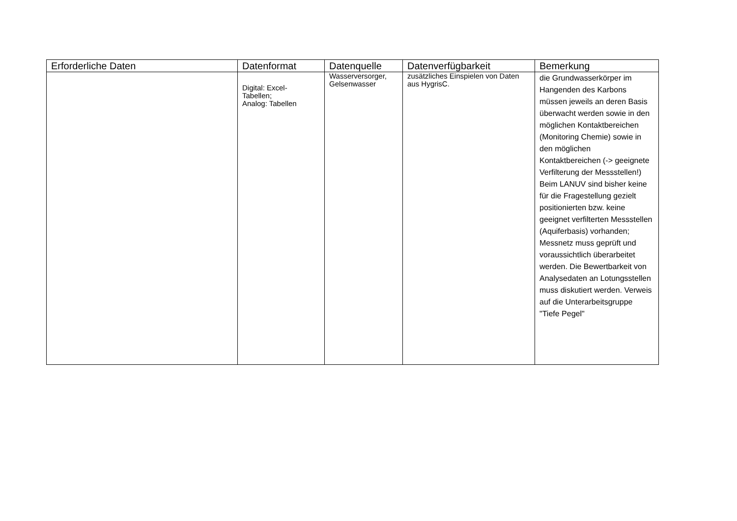| Erforderliche Daten | Datenformat | Datenquelle | Datenverfügbarkeit | Bemerkung |
| --- | --- | --- | --- | --- |
| | Digital: Excel- Tabellen; Analog: Tabellen | Wasserversorger, Gelsenwasser | zusätzliches Einspielen von Daten aus HygrisC. | die Grundwasserkörper im Hangenden des Karbons müssen jeweils an deren Basis überwacht werden sowie in den möglichen Kontaktbereichen (Monitoring Chemie) sowie in den möglichen Kontaktbereichen (-> geeignete Verfilterung der Messstellen!) Beim LANUV sind bisher keine für die Fragestellung gezielt positionierten bzw. keine geeignet verfilterten Messstellen (Aquiferbasis) vorhanden; Messnetz muss geprüft und voraussichtlich überarbeitet werden. Die Bewertbarkeit von Analysedaten an Lotungsstellen muss diskutiert werden. Verweis auf die Unterarbeitsgruppe "Tiefe Pegel" |